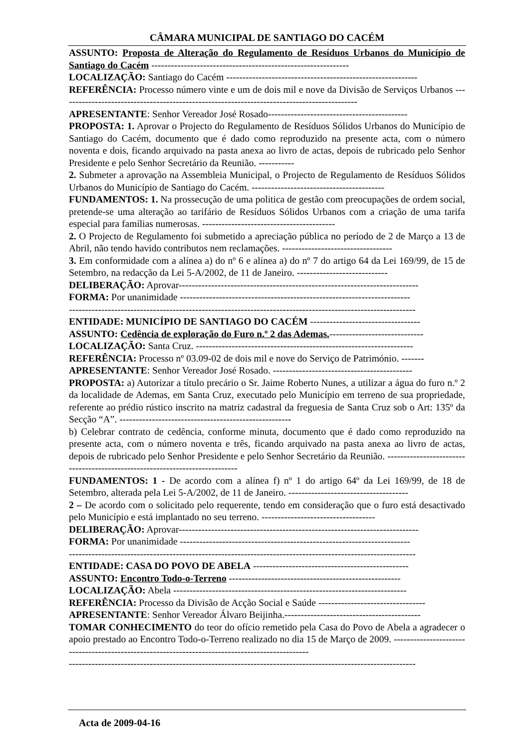CÂMARA MUNICIPAL DE SANTIAGO DO CACÉM
ASSUNTO: Proposta de Alteração do Regulamento de Resíduos Urbanos do Município de Santiago do Cacém -------------------------------------------------------------
LOCALIZAÇÃO: Santiago do Cacém -----------------------------------------------------------
REFERÊNCIA: Processo número vinte e um de dois mil e nove da Divisão de Serviços Urbanos --------------------------------------------------------------------------------------------
APRESENTANTE: Senhor Vereador José Rosado-------------------------------------------
PROPOSTA: 1. Aprovar o Projecto do Regulamento de Resíduos Sólidos Urbanos do Município de Santiago do Cacém, documento que é dado como reproduzido na presente acta, com o número noventa e dois, ficando arquivado na pasta anexa ao livro de actas, depois de rubricado pelo Senhor Presidente e pelo Senhor Secretário da Reunião. -----------
2. Submeter a aprovação na Assembleia Municipal, o Projecto de Regulamento de Resíduos Sólidos Urbanos do Município de Santiago do Cacém. -----------------------------------------
FUNDAMENTOS: 1. Na prossecução de uma politica de gestão com preocupações de ordem social, pretende-se uma alteração ao tarifário de Resíduos Sólidos Urbanos com a criação de uma tarifa especial para famílias numerosas. -----------------------------------------
2. O Projecto de Regulamento foi submetido a apreciação pública no período de 2 de Março a 13 de Abril, não tendo havido contributos nem reclamações. ----------------------------------
3. Em conformidade com a alínea a) do nº 6 e alínea a) do nº 7 do artigo 64 da Lei 169/99, de 15 de Setembro, na redacção da Lei 5-A/2002, de 11 de Janeiro. ----------------------------
DELIBERAÇÃO: Aprovar--------------------------------------------------------------------------
FORMA: Por unanimidade -----------------------------------------------------------------------
-----------------------------------------------------------------------------------------------------------
ENTIDADE: MUNICÍPIO DE SANTIAGO DO CACÉM ----------------------------------
ASSUNTO: Cedência de exploração do Furo n.º 2 das Ademas.-----------------------------
LOCALIZAÇÃO: Santa Cruz. -------------------------------------------------------------------
REFERÊNCIA: Processo nº 03.09-02 de dois mil e nove do Serviço de Património. -------
APRESENTANTE: Senhor Vereador José Rosado. -------------------------------------------
PROPOSTA: a) Autorizar a título precário o Sr. Jaime Roberto Nunes, a utilizar a água do furo n.º 2 da localidade de Ademas, em Santa Cruz, executado pelo Município em terreno de sua propriedade, referente ao prédio rústico inscrito na matriz cadastral da freguesia de Santa Cruz sob o Art: 135º da Secção “A”. -----------------------------------------------------
b) Celebrar contrato de cedência, conforme minuta, documento que é dado como reproduzido na presente acta, com o número noventa e três, ficando arquivado na pasta anexa ao livro de actas, depois de rubricado pelo Senhor Presidente e pelo Senhor Secretário da Reunião. ----------------------------------------------------------------------------
FUNDAMENTOS: 1 - De acordo com a alínea f) nº 1 do artigo 64º da Lei 169/99, de 18 de Setembro, alterada pela Lei 5-A/2002, de 11 de Janeiro. -------------------------------------
2 – De acordo com o solicitado pelo requerente, tendo em consideração que o furo está desactivado pelo Município e está implantado no seu terreno. -----------------------------------
DELIBERAÇÃO: Aprovar--------------------------------------------------------------------------
FORMA: Por unanimidade -----------------------------------------------------------------------
-----------------------------------------------------------------------------------------------------------
ENTIDADE: CASA DO POVO DE ABELA ------------------------------------------------
ASSUNTO: Encontro Todo-o-Terreno -----------------------------------------------------
LOCALIZAÇÃO: Abela ------------------------------------------------------------------------
REFERÊNCIA: Processo da Divisão de Acção Social e Saúde ---------------------------------
APRESENTANTE: Senhor Vereador Álvaro Beijinha.------------------------------------------
TOMAR CONHECIMENTO do teor do ofício remetido pela Casa do Povo de Abela a agradecer o apoio prestado ao Encontro Todo-o-Terreno realizado no dia 15 de Março de 2009. ------------------------------------------------------------------------------------------------
-----------------------------------------------------------------------------------------------------------
Acta de 2009-04-16